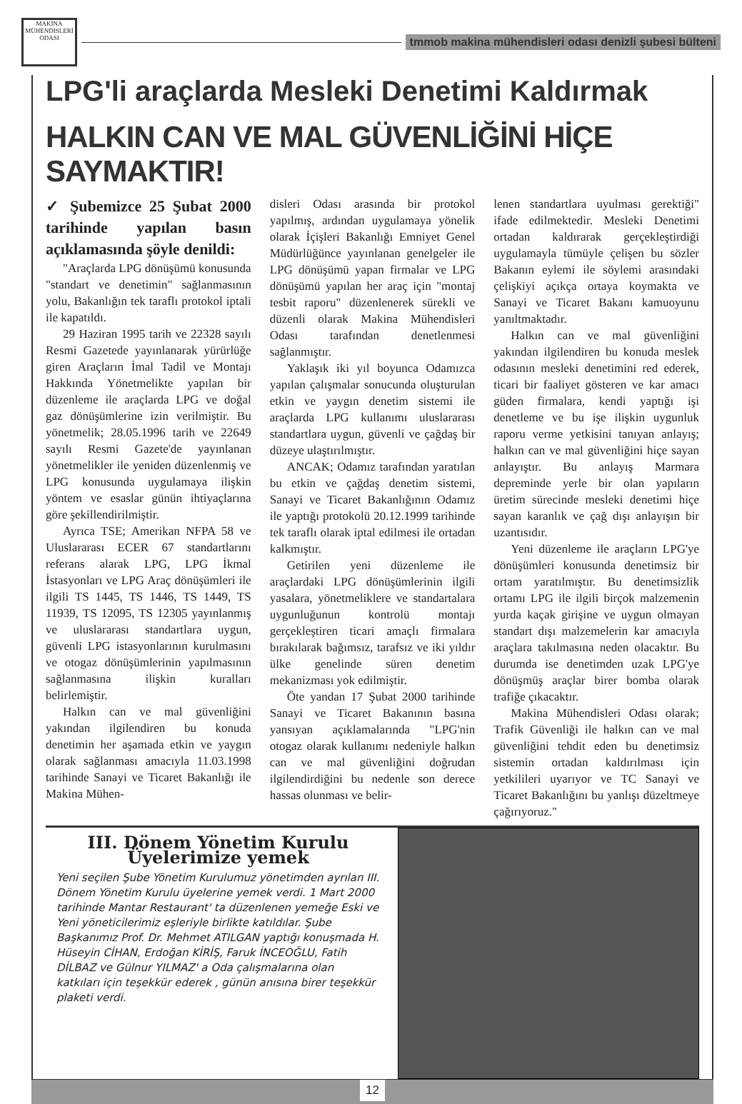MAKİNA MÜHENDİSLERİ ODASI
tmmob makina mühendisleri odası denizli şubesi bülteni
LPG'li araçlarda Mesleki Denetimi Kaldırmak
HALKIN CAN VE MAL GÜVENLİĞİNİ HİÇE SAYMAKTIR!
✓ Şubemizce 25 Şubat 2000 tarihinde yapılan basın açıklamasında şöyle denildi:
"Araçlarda LPG dönüşümü konusunda "standart ve denetimin" sağlanmasının yolu, Bakanlığın tek taraflı protokol iptali ile kapatıldı.
29 Haziran 1995 tarih ve 22328 sayılı Resmi Gazetede yayınlanarak yürürlüğe giren Araçların İmal Tadil ve Montajı Hakkında Yönetmelikte yapılan bir düzenleme ile araçlarda LPG ve doğal gaz dönüşümlerine izin verilmiştir. Bu yönetmelik; 28.05.1996 tarih ve 22649 sayılı Resmi Gazete'de yayınlanan yönetmelikler ile yeniden düzenlenmiş ve LPG konusunda uygulamaya ilişkin yöntem ve esaslar günün ihtiyaçlarına göre şekillendirilmiştir.
Ayrıca TSE; Amerikan NFPA 58 ve Uluslararası ECER 67 standartlarını referans alarak LPG, LPG İkmal İstasyonları ve LPG Araç dönüşümleri ile ilgili TS 1445, TS 1446, TS 1449, TS 11939, TS 12095, TS 12305 yayınlanmış ve uluslararası standartlara uygun, güvenli LPG istasyonlarının kurulmasını ve otogaz dönüşümlerinin yapılmasının sağlanmasına ilişkin kuralları belirlemiştir.
Halkın can ve mal güvenliğini yakından ilgilendiren bu konuda denetimin her aşamada etkin ve yaygın olarak sağlanması amacıyla 11.03.1998 tarihinde Sanayi ve Ticaret Bakanlığı ile Makina Mühen-
disleri Odası arasında bir protokol yapılmış, ardından uygulamaya yönelik olarak İçişleri Bakanlığı Emniyet Genel Müdürlüğünce yayınlanan genelgeler ile LPG dönüşümü yapan firmalar ve LPG dönüşümü yapılan her araç için "montaj tesbit raporu" düzenlenerek sürekli ve düzenli olarak Makina Mühendisleri Odası tarafından denetlenmesi sağlanmıştır.
Yaklaşık iki yıl boyunca Odamızca yapılan çalışmalar sonucunda oluşturulan etkin ve yaygın denetim sistemi ile araçlarda LPG kullanımı uluslararası standartlara uygun, güvenli ve çağdaş bir düzeye ulaştırılmıştır.
ANCAK; Odamız tarafından yaratılan bu etkin ve çağdaş denetim sistemi, Sanayi ve Ticaret Bakanlığının Odamız ile yaptığı protokolü 20.12.1999 tarihinde tek taraflı olarak iptal edilmesi ile ortadan kalkmıştır.
Getirilen yeni düzenleme ile araçlardaki LPG dönüşümlerinin ilgili yasalara, yönetmeliklere ve standartalara uygunluğunun kontrolü montajı gerçekleştiren ticari amaçlı firmalara bırakılarak bağımsız, tarafsız ve iki yıldır ülke genelinde süren denetim mekanizması yok edilmiştir.
Öte yandan 17 Şubat 2000 tarihinde Sanayi ve Ticaret Bakanının basına yansıyan açıklamalarında "LPG'nin otogaz olarak kullanımı nedeniyle halkın can ve mal güvenliğini doğrudan ilgilendirdiğini bu nedenle son derece hassas olunması ve belir-
lenen standartlara uyulması gerektiği" ifade edilmektedir. Mesleki Denetimi ortadan kaldırarak gerçekleştirdiği uygulamayla tümüyle çelişen bu sözler Bakanın eylemi ile söylemi arasındaki çelişkiyi açıkça ortaya koymakta ve Sanayi ve Ticaret Bakanı kamuoyunu yanıltmaktadır.
Halkın can ve mal güvenliğini yakından ilgilendiren bu konuda meslek odasının mesleki denetimini red ederek, ticari bir faaliyet gösteren ve kar amacı güden firmalara, kendi yaptığı işi denetleme ve bu işe ilişkin uygunluk raporu verme yetkisini tanıyan anlayış; halkın can ve mal güvenliğini hiçe sayan anlayıştır. Bu anlayış Marmara depreminde yerle bir olan yapıların üretim sürecinde mesleki denetimi hiçe sayan karanlık ve çağ dışı anlayışın bir uzantısıdır.
Yeni düzenleme ile araçların LPG'ye dönüşümleri konusunda denetimsiz bir ortam yaratılmıştır. Bu denetimsizlik ortamı LPG ile ilgili birçok malzemenin yurda kaçak girişine ve uygun olmayan standart dışı malzemelerin kar amacıyla araçlara takılmasına neden olacaktır. Bu durumda ise denetimden uzak LPG'ye dönüşmüş araçlar birer bomba olarak trafiğe çıkacaktır.
Makina Mühendisleri Odası olarak; Trafik Güvenliği ile halkın can ve mal güvenliğini tehdit eden bu denetimsiz sistemin ortadan kaldırılması için yetkilileri uyarıyor ve TC Sanayi ve Ticaret Bakanlığını bu yanlışı düzeltmeye çağırıyoruz."
III. Dönem Yönetim Kurulu
Üyelerimize yemek
Yeni seçilen Şube Yönetim Kurulumuz yönetimden ayrılan III. Dönem Yönetim Kurulu üyelerine yemek verdi. 1 Mart 2000 tarihinde Mantar Restaurant' ta düzenlenen yemeğe Eski ve Yeni yöneticilerimiz eşleriyle birlikte katıldılar. Şube Başkanımız Prof. Dr. Mehmet ATILGAN yaptığı konuşmada H. Hüseyin CİHAN, Erdoğan KİRİŞ, Faruk İNCEOĞLU, Fatih DİLBAZ ve Gülnur YILMAZ' a Oda çalışmalarına olan katkıları için teşekkür ederek , günün anısına birer teşekkür plaketi verdi.
12